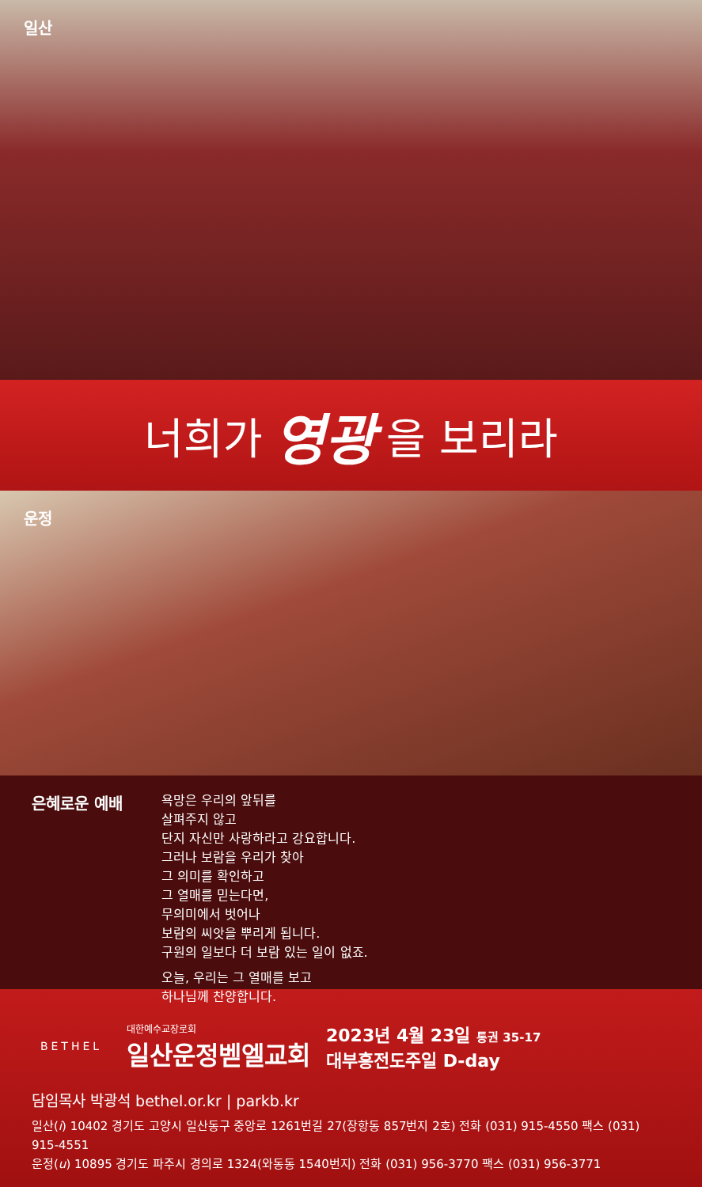일산
너희가 영광 을 보리라
운정
은혜로운 예배
욕망은 우리의 앞뒤를
살펴주지 않고
단지 자신만 사랑하라고 강요합니다.
그러나 보람을 우리가 찾아
그 의미를 확인하고
그 열매를 믿는다면,
무의미에서 벗어나
보람의 씨앗을 뿌리게 됩니다.
구원의 일보다 더 보람 있는 일이 없죠.
오늘, 우리는 그 열매를 보고
하나님께 찬양합니다.
BETHEL
대한예수교장로회
일산운정벧엘교회
2023년 4월 23일 통권 35-17
대부흥전도주일 D-day
담임목사 박광석 bethel.or.kr | parkb.kr
일산(i) 10402 경기도 고양시 일산동구 중앙로 1261번길 27(장항동 857번지 2호) 전화 (031) 915-4550 팩스 (031) 915-4551
운정(u) 10895 경기도 파주시 경의로 1324(와동동 1540번지) 전화 (031) 956-3770 팩스 (031) 956-3771